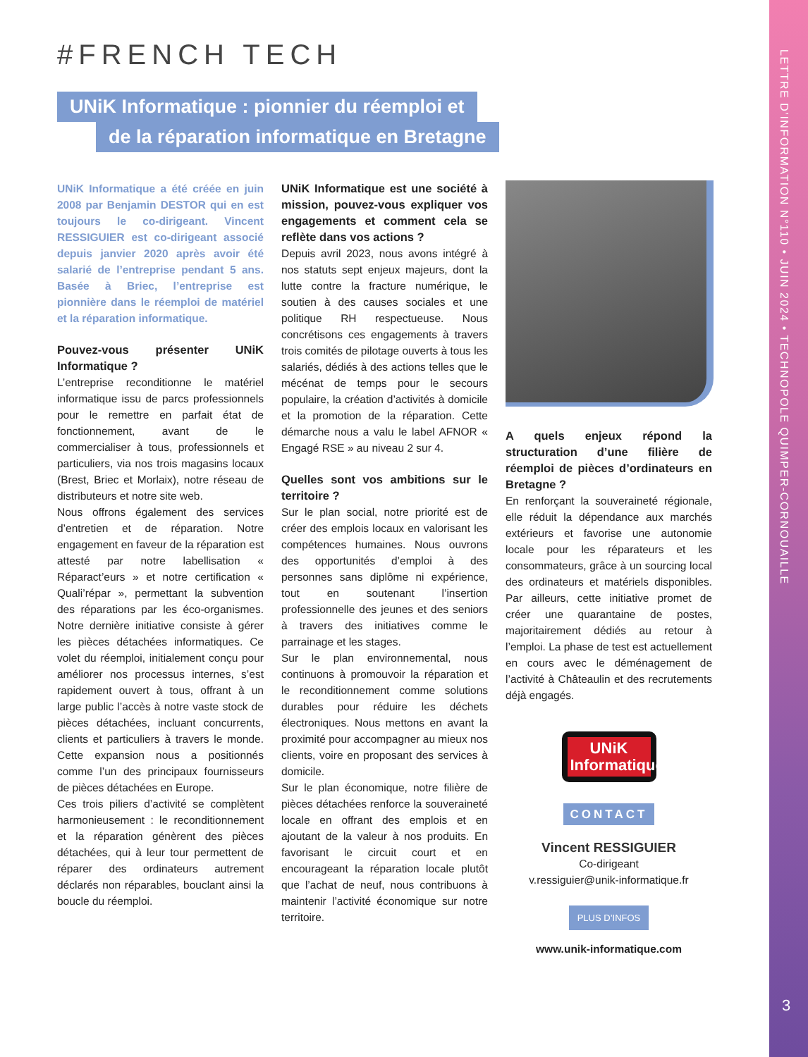LETTRE D’INFORMATION N°110 • JUIN 2024 • TECHNOPOLE QUIMPER-CORNOUAILLE
3
#FRENCH TECH
UNiK Informatique : pionnier du réemploi et
de la réparation informatique en Bretagne
UNiK Informatique a été créée en juin 2008 par Benjamin DESTOR qui en est toujours le co-dirigeant. Vincent RESSIGUIER est co-dirigeant associé depuis janvier 2020 après avoir été salarié de l’entreprise pendant 5 ans. Basée à Briec, l’entreprise est pionnière dans le réemploi de matériel et la réparation informatique.
Pouvez-vous présenter UNiK Informatique ?
L’entreprise reconditionne le matériel informatique issu de parcs professionnels pour le remettre en parfait état de fonctionnement, avant de le commercialiser à tous, professionnels et particuliers, via nos trois magasins locaux (Brest, Briec et Morlaix), notre réseau de distributeurs et notre site web.
Nous offrons également des services d’entretien et de réparation. Notre engagement en faveur de la réparation est attesté par notre labellisation « Réparact’eurs » et notre certification « Quali’répar », permettant la subvention des réparations par les éco-organismes. Notre dernière initiative consiste à gérer les pièces détachées informatiques. Ce volet du réemploi, initialement conçu pour améliorer nos processus internes, s’est rapidement ouvert à tous, offrant à un large public l’accès à notre vaste stock de pièces détachées, incluant concurrents, clients et particuliers à travers le monde. Cette expansion nous a positionnés comme l’un des principaux fournisseurs de pièces détachées en Europe.
Ces trois piliers d’activité se complètent harmonieusement : le reconditionnement et la réparation génèrent des pièces détachées, qui à leur tour permettent de réparer des ordinateurs autrement déclarés non réparables, bouclant ainsi la boucle du réemploi.
UNiK Informatique est une société à mission, pouvez-vous expliquer vos engagements et comment cela se reflète dans vos actions ?
Depuis avril 2023, nous avons intégré à nos statuts sept enjeux majeurs, dont la lutte contre la fracture numérique, le soutien à des causes sociales et une politique RH respectueuse. Nous concrétisons ces engagements à travers trois comités de pilotage ouverts à tous les salariés, dédiés à des actions telles que le mécénat de temps pour le secours populaire, la création d’activités à domicile et la promotion de la réparation. Cette démarche nous a valu le label AFNOR « Engagé RSE » au niveau 2 sur 4.
Quelles sont vos ambitions sur le territoire ?
Sur le plan social, notre priorité est de créer des emplois locaux en valorisant les compétences humaines. Nous ouvrons des opportunités d’emploi à des personnes sans diplôme ni expérience, tout en soutenant l’insertion professionnelle des jeunes et des seniors à travers des initiatives comme le parrainage et les stages.
Sur le plan environnemental, nous continuons à promouvoir la réparation et le reconditionnement comme solutions durables pour réduire les déchets électroniques. Nous mettons en avant la proximité pour accompagner au mieux nos clients, voire en proposant des services à domicile.
Sur le plan économique, notre filière de pièces détachées renforce la souveraineté locale en offrant des emplois et en ajoutant de la valeur à nos produits. En favorisant le circuit court et en encourageant la réparation locale plutôt que l’achat de neuf, nous contribuons à maintenir l’activité économique sur notre territoire.
A quels enjeux répond la structuration d’une filière de réemploi de pièces d’ordinateurs en Bretagne ?
En renforçant la souveraineté régionale, elle réduit la dépendance aux marchés extérieurs et favorise une autonomie locale pour les réparateurs et les consommateurs, grâce à un sourcing local des ordinateurs et matériels disponibles. Par ailleurs, cette initiative promet de créer une quarantaine de postes, majoritairement dédiés au retour à l’emploi. La phase de test est actuellement en cours avec le déménagement de l’activité à Châteaulin et des recrutements déjà engagés.
UNiK
Informatique
CONTACT
Vincent RESSIGUIER
Co-dirigeant
v.ressiguier@unik-informatique.fr
PLUS D’INFOS
www.unik-informatique.com